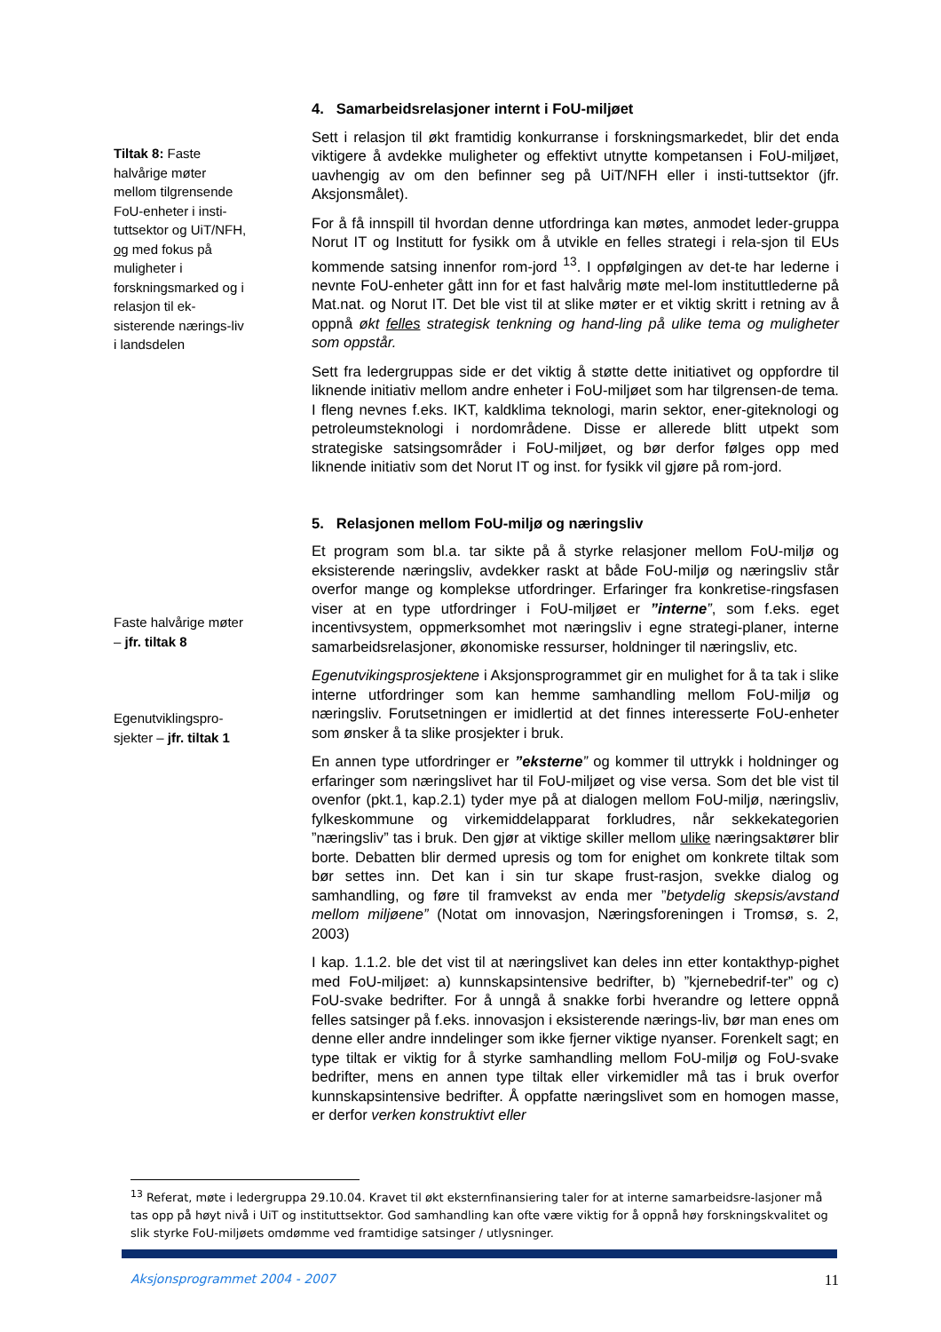Tiltak 8: Faste halvårige møter mellom tilgrensende FoU-enheter i insti-tuttsektor og UiT/NFH, og med fokus på muligheter i forskningsmarked og i relasjon til ek-sisterende nærings-liv i landsdelen
Faste halvårige møter – jfr. tiltak 8
Egenutviklingspro-sjekter – jfr. tiltak 1
4. Samarbeidsrelasjoner internt i FoU-miljøet
Sett i relasjon til økt framtidig konkurranse i forskningsmarkedet, blir det enda viktigere å avdekke muligheter og effektivt utnytte kompetansen i FoU-miljøet, uavhengig av om den befinner seg på UiT/NFH eller i insti-tuttsektor (jfr. Aksjonsmålet).
For å få innspill til hvordan denne utfordringa kan møtes, anmodet leder-gruppa Norut IT og Institutt for fysikk om å utvikle en felles strategi i rela-sjon til EUs kommende satsing innenfor rom-jord <sup>13</sup>. I oppfølgingen av det-te har lederne i nevnte FoU-enheter gått inn for et fast halvårig møte mel-lom instituttlederne på Mat.nat. og Norut IT. Det ble vist til at slike møter er et viktig skritt i retning av å oppnå økt felles strategisk tenkning og hand-ling på ulike tema og muligheter som oppstår.
Sett fra ledergruppas side er det viktig å støtte dette initiativet og oppfordre til liknende initiativ mellom andre enheter i FoU-miljøet som har tilgrensen-de tema. I fleng nevnes f.eks. IKT, kaldklima teknologi, marin sektor, ener-giteknologi og petroleumsteknologi i nordområdene. Disse er allerede blitt utpekt som strategiske satsingsområder i FoU-miljøet, og bør derfor følges opp med liknende initiativ som det Norut IT og inst. for fysikk vil gjøre på rom-jord.
5. Relasjonen mellom FoU-miljø og næringsliv
Et program som bl.a. tar sikte på å styrke relasjoner mellom FoU-miljø og eksisterende næringsliv, avdekker raskt at både FoU-miljø og næringsliv står overfor mange og komplekse utfordringer. Erfaringer fra konkretise-ringsfasen viser at en type utfordringer i FoU-miljøet er ”interne”, som f.eks. eget incentivsystem, oppmerksomhet mot næringsliv i egne strategi-planer, interne samarbeidsrelasjoner, økonomiske ressurser, holdninger til næringsliv, etc.
Egenutvikingsprosjektene i Aksjonsprogrammet gir en mulighet for å ta tak i slike interne utfordringer som kan hemme samhandling mellom FoU-miljø og næringsliv. Forutsetningen er imidlertid at det finnes interesserte FoU-enheter som ønsker å ta slike prosjekter i bruk.
En annen type utfordringer er ”eksterne” og kommer til uttrykk i holdninger og erfaringer som næringslivet har til FoU-miljøet og vise versa. Som det ble vist til ovenfor (pkt.1, kap.2.1) tyder mye på at dialogen mellom FoU-miljø, næringsliv, fylkeskommune og virkemiddelapparat forkludres, når sekkekategorien ”næringsliv” tas i bruk. Den gjør at viktige skiller mellom ulike næringsaktører blir borte. Debatten blir dermed upresis og tom for enighet om konkrete tiltak som bør settes inn. Det kan i sin tur skape frust-rasjon, svekke dialog og samhandling, og føre til framvekst av enda mer ”betydelig skepsis/avstand mellom miljøene” (Notat om innovasjon, Næringsforeningen i Tromsø, s. 2, 2003)
I kap. 1.1.2. ble det vist til at næringslivet kan deles inn etter kontakthyp-pighet med FoU-miljøet: a) kunnskapsintensive bedrifter, b) ”kjernebedrif-ter” og c) FoU-svake bedrifter. For å unngå å snakke forbi hverandre og lettere oppnå felles satsinger på f.eks. innovasjon i eksisterende nærings-liv, bør man enes om denne eller andre inndelinger som ikke fjerner viktige nyanser. Forenkelt sagt; en type tiltak er viktig for å styrke samhandling mellom FoU-miljø og FoU-svake bedrifter, mens en annen type tiltak eller virkemidler må tas i bruk overfor kunnskapsintensive bedrifter. Å oppfatte næringslivet som en homogen masse, er derfor verken konstruktivt eller
<sup>13</sup> Referat, møte i ledergruppa 29.10.04. Kravet til økt eksternfinansiering taler for at interne samarbeidsre-lasjoner må tas opp på høyt nivå i UiT og instituttsektor. God samhandling kan ofte være viktig for å oppnå høy forskningskvalitet og slik styrke FoU-miljøets omdømme ved framtidige satsinger / utlysninger.
Aksjonsprogrammet 2004 - 2007 11